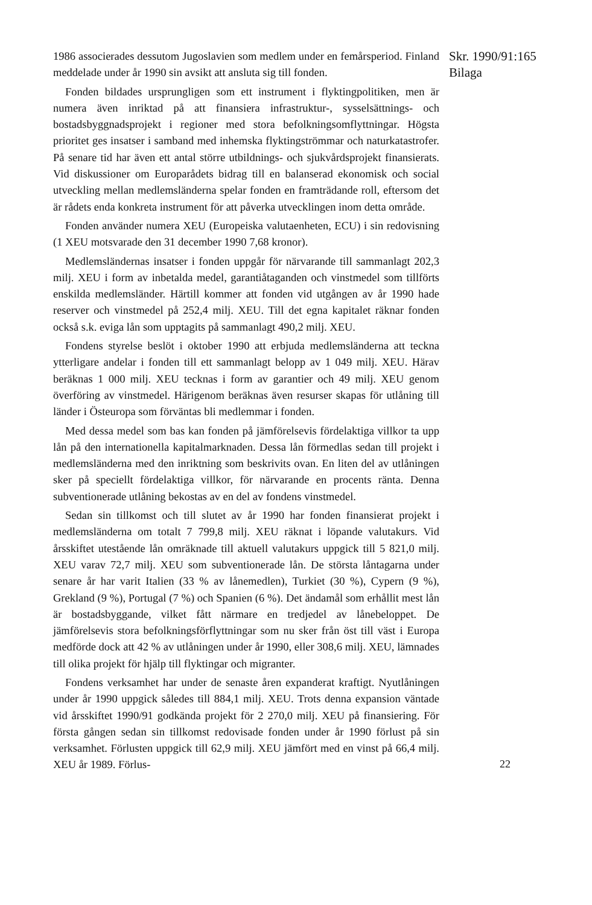1986 associerades dessutom Jugoslavien som medlem under en femårsperiod. Finland meddelade under år 1990 sin avsikt att ansluta sig till fonden.
Fonden bildades ursprungligen som ett instrument i flyktingpolitiken, men är numera även inriktad på att finansiera infrastruktur-, sysselsättnings- och bostadsbyggnadsprojekt i regioner med stora befolkningsomflyttningar. Högsta prioritet ges insatser i samband med inhemska flyktingströmmar och naturkatastrofer. På senare tid har även ett antal större utbildnings- och sjukvårdsprojekt finansierats. Vid diskussioner om Europarådets bidrag till en balanserad ekonomisk och social utveckling mellan medlemsländerna spelar fonden en framträdande roll, eftersom det är rådets enda konkreta instrument för att påverka utvecklingen inom detta område.
Fonden använder numera XEU (Europeiska valutaenheten, ECU) i sin redovisning (1 XEU motsvarade den 31 december 1990 7,68 kronor).
Medlemsländernas insatser i fonden uppgår för närvarande till sammanlagt 202,3 milj. XEU i form av inbetalda medel, garantiåtaganden och vinstmedel som tillförts enskilda medlemsländer. Härtill kommer att fonden vid utgången av år 1990 hade reserver och vinstmedel på 252,4 milj. XEU. Till det egna kapitalet räknar fonden också s.k. eviga lån som upptagits på sammanlagt 490,2 milj. XEU.
Fondens styrelse beslöt i oktober 1990 att erbjuda medlemsländerna att teckna ytterligare andelar i fonden till ett sammanlagt belopp av 1 049 milj. XEU. Härav beräknas 1 000 milj. XEU tecknas i form av garantier och 49 milj. XEU genom överföring av vinstmedel. Härigenom beräknas även resurser skapas för utlåning till länder i Östeuropa som förväntas bli medlemmar i fonden.
Med dessa medel som bas kan fonden på jämförelsevis fördelaktiga villkor ta upp lån på den internationella kapitalmarknaden. Dessa lån förmedlas sedan till projekt i medlemsländerna med den inriktning som beskrivits ovan. En liten del av utlåningen sker på speciellt fördelaktiga villkor, för närvarande en procents ränta. Denna subventionerade utlåning bekostas av en del av fondens vinstmedel.
Sedan sin tillkomst och till slutet av år 1990 har fonden finansierat projekt i medlemsländerna om totalt 7 799,8 milj. XEU räknat i löpande valutakurs. Vid årsskiftet utestående lån omräknade till aktuell valutakurs uppgick till 5 821,0 milj. XEU varav 72,7 milj. XEU som subventionerade lån. De största låntagarna under senare år har varit Italien (33 % av lånemedlen), Turkiet (30 %), Cypern (9 %), Grekland (9 %), Portugal (7 %) och Spanien (6 %). Det ändamål som erhållit mest lån är bostadsbyggande, vilket fått närmare en tredjedel av lånebeloppet. De jämförelsevis stora befolkningsförflyttningar som nu sker från öst till väst i Europa medförde dock att 42 % av utlåningen under år 1990, eller 308,6 milj. XEU, lämnades till olika projekt för hjälp till flyktingar och migranter.
Fondens verksamhet har under de senaste åren expanderat kraftigt. Nyutlåningen under år 1990 uppgick således till 884,1 milj. XEU. Trots denna expansion väntade vid årsskiftet 1990/91 godkända projekt för 2 270,0 milj. XEU på finansiering. För första gången sedan sin tillkomst redovisade fonden under år 1990 förlust på sin verksamhet. Förlusten uppgick till 62,9 milj. XEU jämfört med en vinst på 66,4 milj. XEU år 1989. Förlus-
Skr. 1990/91:165
Bilaga
22